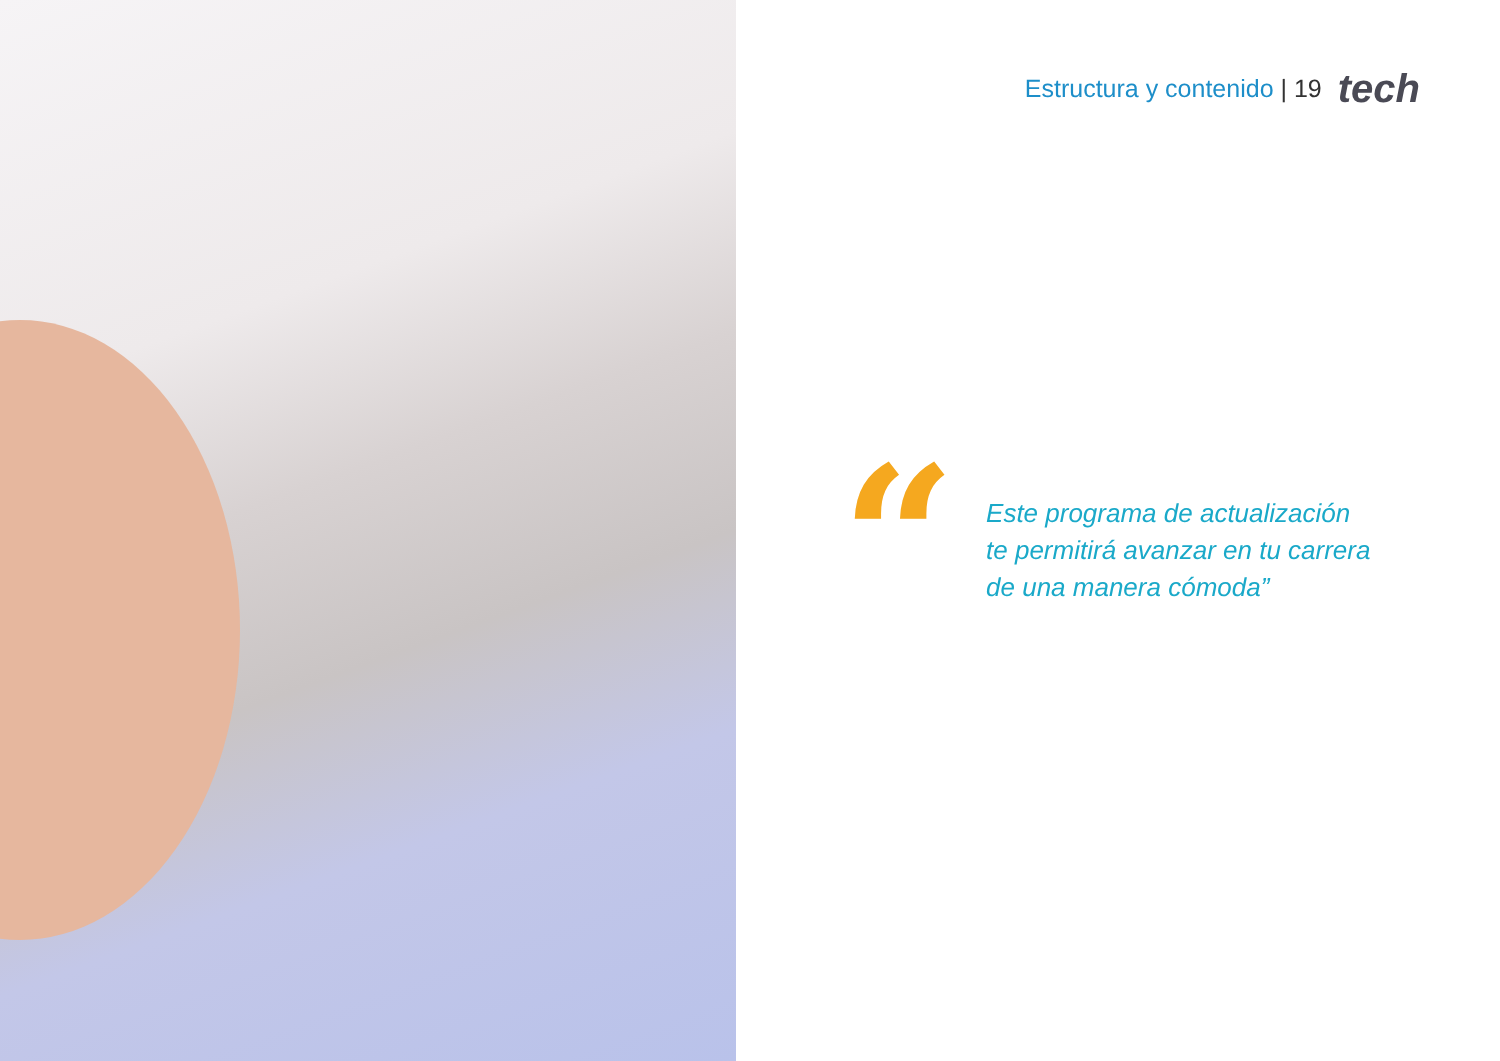Estructura y contenido | 19 tech
“
Este programa de actualización
te permitirá avanzar en tu carrera
de una manera cómoda”